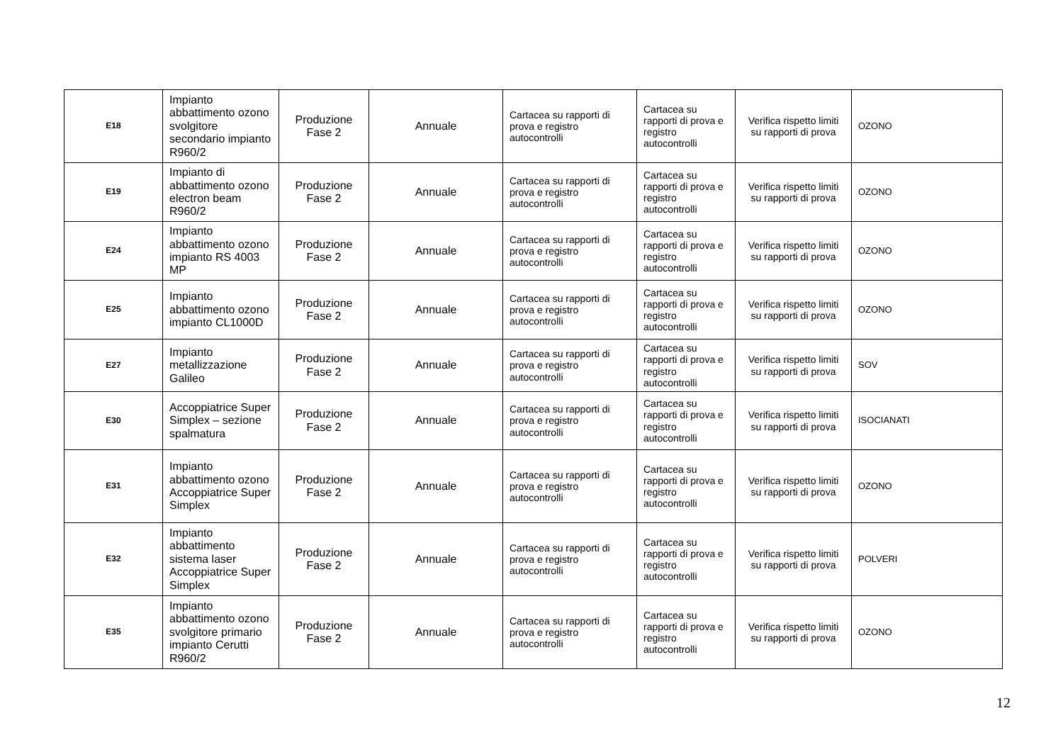| E18 | Impianto abbattimento ozono svolgitore secondario impianto R960/2 | Produzione Fase 2 | Annuale | Cartacea su rapporti di prova e registro autocontrolli | Cartacea su rapporti di prova e registro autocontrolli | Verifica rispetto limiti su rapporti di prova | OZONO |
| E19 | Impianto di abbattimento ozono electron beam R960/2 | Produzione Fase 2 | Annuale | Cartacea su rapporti di prova e registro autocontrolli | Cartacea su rapporti di prova e registro autocontrolli | Verifica rispetto limiti su rapporti di prova | OZONO |
| E24 | Impianto abbattimento ozono impianto RS 4003 MP | Produzione Fase 2 | Annuale | Cartacea su rapporti di prova e registro autocontrolli | Cartacea su rapporti di prova e registro autocontrolli | Verifica rispetto limiti su rapporti di prova | OZONO |
| E25 | Impianto abbattimento ozono impianto CL1000D | Produzione Fase 2 | Annuale | Cartacea su rapporti di prova e registro autocontrolli | Cartacea su rapporti di prova e registro autocontrolli | Verifica rispetto limiti su rapporti di prova | OZONO |
| E27 | Impianto metallizzazione Galileo | Produzione Fase 2 | Annuale | Cartacea su rapporti di prova e registro autocontrolli | Cartacea su rapporti di prova e registro autocontrolli | Verifica rispetto limiti su rapporti di prova | SOV |
| E30 | Accoppiatrice Super Simplex – sezione spalmatura | Produzione Fase 2 | Annuale | Cartacea su rapporti di prova e registro autocontrolli | Cartacea su rapporti di prova e registro autocontrolli | Verifica rispetto limiti su rapporti di prova | ISOCIANATI |
| E31 | Impianto abbattimento ozono Accoppiatrice Super Simplex | Produzione Fase 2 | Annuale | Cartacea su rapporti di prova e registro autocontrolli | Cartacea su rapporti di prova e registro autocontrolli | Verifica rispetto limiti su rapporti di prova | OZONO |
| E32 | Impianto abbattimento sistema laser Accoppiatrice Super Simplex | Produzione Fase 2 | Annuale | Cartacea su rapporti di prova e registro autocontrolli | Cartacea su rapporti di prova e registro autocontrolli | Verifica rispetto limiti su rapporti di prova | POLVERI |
| E35 | Impianto abbattimento ozono svolgitore primario impianto Cerutti R960/2 | Produzione Fase 2 | Annuale | Cartacea su rapporti di prova e registro autocontrolli | Cartacea su rapporti di prova e registro autocontrolli | Verifica rispetto limiti su rapporti di prova | OZONO |
12